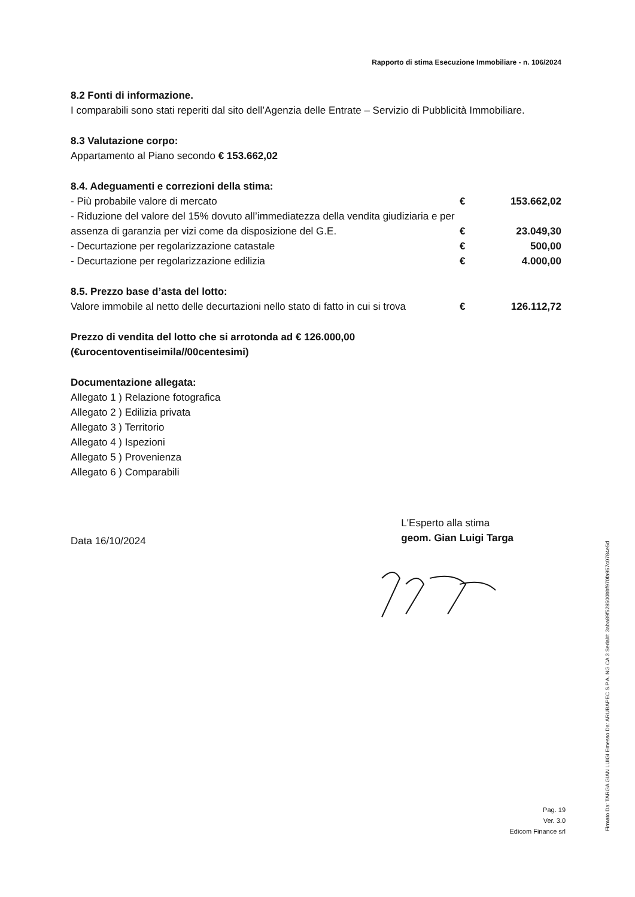Rapporto di stima Esecuzione Immobiliare - n. 106/2024
8.2 Fonti di informazione.
I comparabili sono stati reperiti dal sito dell’Agenzia delle Entrate – Servizio di Pubblicità Immobiliare.
8.3 Valutazione corpo:
Appartamento al Piano secondo € 153.662,02
8.4. Adeguamenti e correzioni della stima:
| - Più probabile valore di mercato | € | 153.662,02 |
| - Riduzione del valore del 15% dovuto all’immediatezza della vendita giudiziaria e per assenza di garanzia per vizi come da disposizione del G.E. | € | 23.049,30 |
| - Decurtazione per regolarizzazione catastale | € | 500,00 |
| - Decurtazione per regolarizzazione edilizia | € | 4.000,00 |
8.5. Prezzo base d’asta del lotto:
| Valore immobile al netto delle decurtazioni nello stato di fatto in cui si trova | € | 126.112,72 |
Prezzo di vendita del lotto che si arrotonda ad € 126.000,00
(€urocentoventiseimila//00centesimi)
Documentazione allegata:
Allegato 1 ) Relazione fotografica
Allegato 2 ) Edilizia privata
Allegato 3 ) Territorio
Allegato 4 ) Ispezioni
Allegato 5 ) Provenienza
Allegato 6 ) Comparabili
Data 16/10/2024
L'Esperto alla stima
geom. Gian Luigi Targa
Pag. 19
Ver. 3.0
Edicom Finance srl
Firmato Da: TARGA GIAN LUIGI Emesso Da: ARUBAPEC S.P.A. NG CA 3 Serial#: 3aba89f528500bbf970fa957c0784e5d